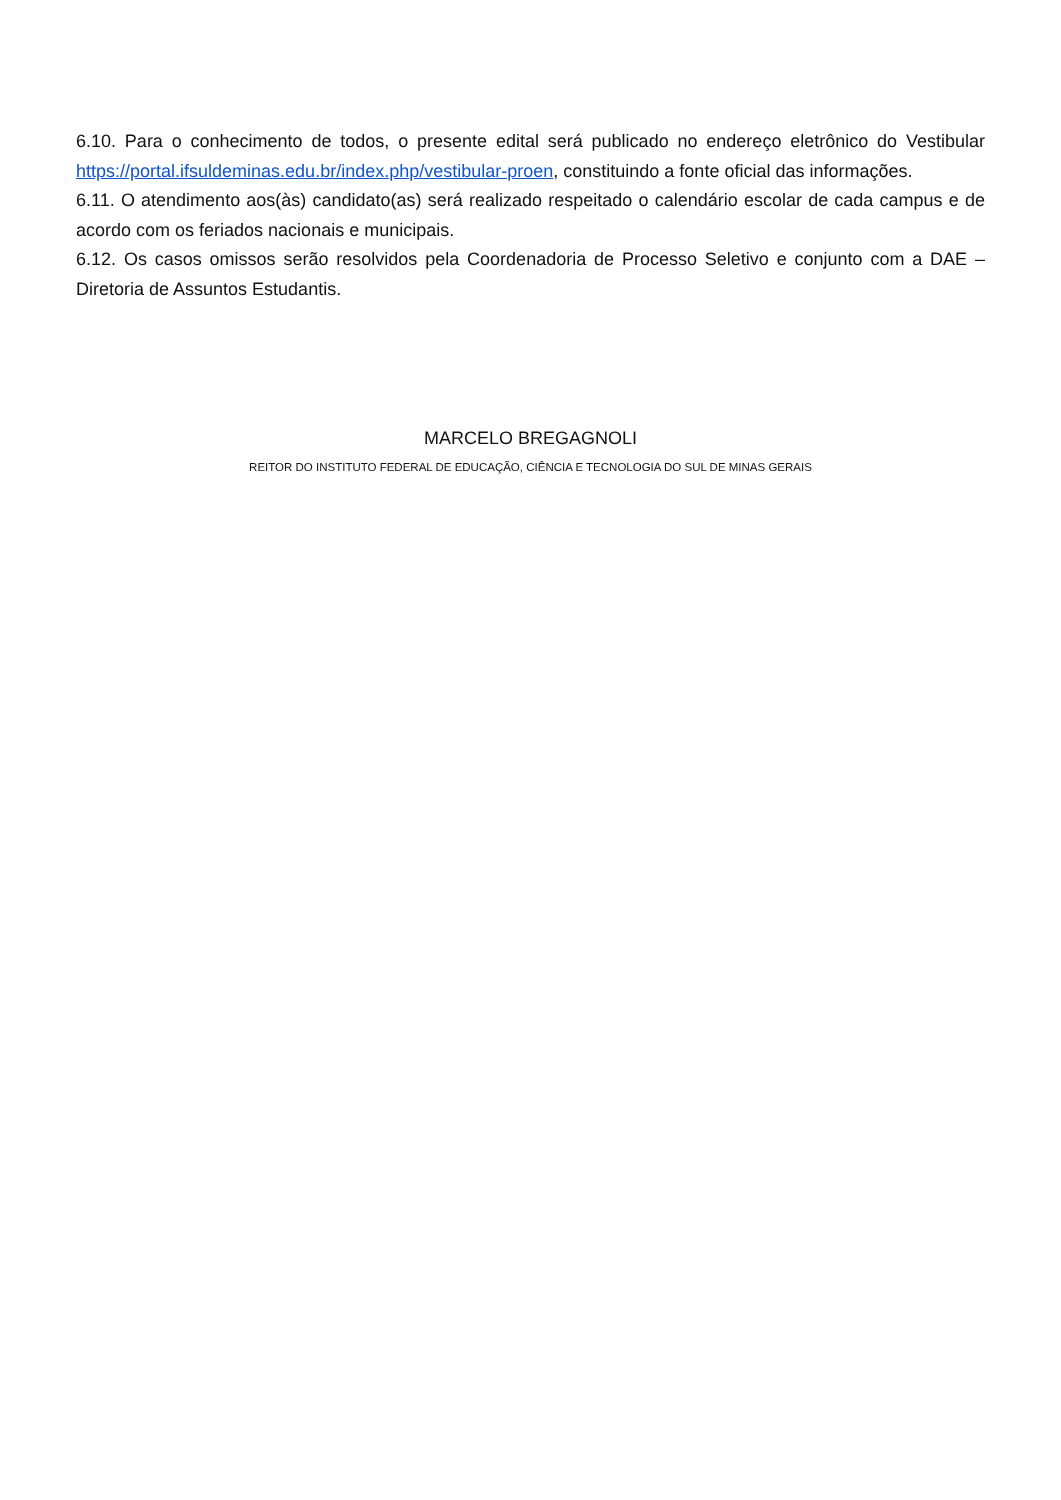6.10. Para o conhecimento de todos, o presente edital será publicado no endereço eletrônico do Vestibular https://portal.ifsuldeminas.edu.br/index.php/vestibular-proen, constituindo a fonte oficial das informações.
6.11. O atendimento aos(às) candidato(as) será realizado respeitado o calendário escolar de cada campus e de acordo com os feriados nacionais e municipais.
6.12. Os casos omissos serão resolvidos pela Coordenadoria de Processo Seletivo e conjunto com a DAE – Diretoria de Assuntos Estudantis.
MARCELO BREGAGNOLI
REITOR DO INSTITUTO FEDERAL DE EDUCAÇÃO, CIÊNCIA E TECNOLOGIA DO SUL DE MINAS GERAIS